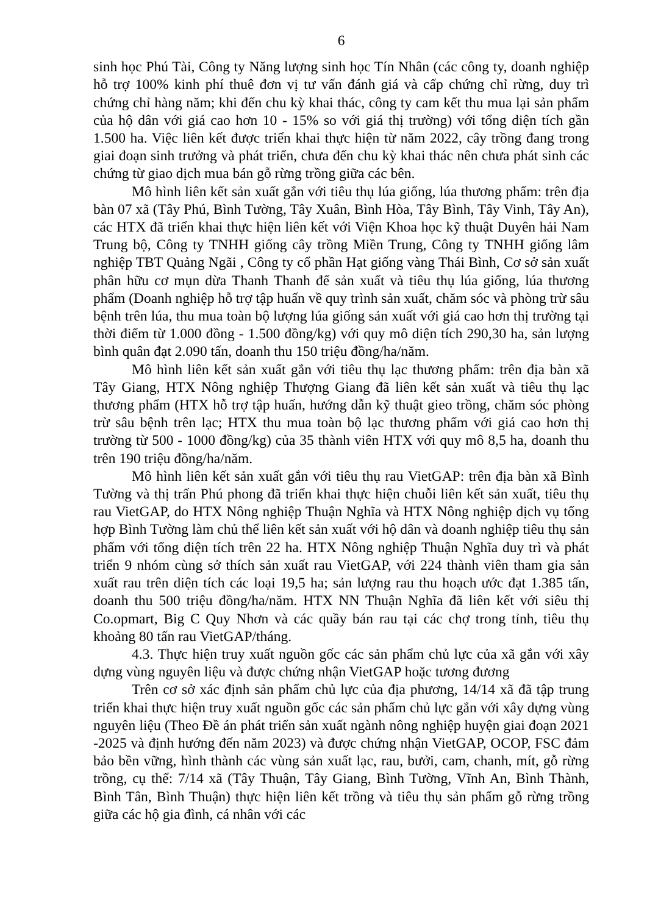6
sinh học Phú Tài, Công ty Năng lượng sinh học Tín Nhân (các công ty, doanh nghiệp hỗ trợ 100% kinh phí thuê đơn vị tư vấn đánh giá và cấp chứng chỉ rừng, duy trì chứng chỉ hàng năm; khi đến chu kỳ khai thác, công ty cam kết thu mua lại sản phẩm của hộ dân với giá cao hơn 10 - 15% so với giá thị trường) với tổng diện tích gần 1.500 ha. Việc liên kết được triển khai thực hiện từ năm 2022, cây trồng đang trong giai đoạn sinh trưởng và phát triển, chưa đến chu kỳ khai thác nên chưa phát sinh các chứng từ giao dịch mua bán gỗ rừng trồng giữa các bên.
Mô hình liên kết sản xuất gắn với tiêu thụ lúa giống, lúa thương phẩm: trên địa bàn 07 xã (Tây Phú, Bình Tường, Tây Xuân, Bình Hòa, Tây Bình, Tây Vinh, Tây An), các HTX đã triển khai thực hiện liên kết với Viện Khoa học kỹ thuật Duyên hải Nam Trung bộ, Công ty TNHH giống cây trồng Miền Trung, Công ty TNHH giống lâm nghiệp TBT Quảng Ngãi , Công ty cổ phần Hạt giống vàng Thái Bình, Cơ sở sản xuất phân hữu cơ mụn dừa Thanh Thanh để sản xuất và tiêu thụ lúa giống, lúa thương phẩm (Doanh nghiệp hỗ trợ tập huấn về quy trình sản xuất, chăm sóc và phòng trừ sâu bệnh trên lúa, thu mua toàn bộ lượng lúa giống sản xuất với giá cao hơn thị trường tại thời điểm từ 1.000 đồng - 1.500 đồng/kg) với quy mô diện tích 290,30 ha, sản lượng bình quân đạt 2.090 tấn, doanh thu 150 triệu đồng/ha/năm.
Mô hình liên kết sản xuất gắn với tiêu thụ lạc thương phẩm: trên địa bàn xã Tây Giang, HTX Nông nghiệp Thượng Giang đã liên kết sản xuất và tiêu thụ lạc thương phẩm (HTX hỗ trợ tập huấn, hướng dẫn kỹ thuật gieo trồng, chăm sóc phòng trừ sâu bệnh trên lạc; HTX thu mua toàn bộ lạc thương phẩm với giá cao hơn thị trường từ 500 - 1000 đồng/kg) của 35 thành viên HTX với quy mô 8,5 ha, doanh thu trên 190 triệu đồng/ha/năm.
Mô hình liên kết sản xuất gắn với tiêu thụ rau VietGAP: trên địa bàn xã Bình Tường và thị trấn Phú phong đã triển khai thực hiện chuỗi liên kết sản xuất, tiêu thụ rau VietGAP, do HTX Nông nghiệp Thuận Nghĩa và HTX Nông nghiệp dịch vụ tổng hợp Bình Tường làm chủ thể liên kết sản xuất với hộ dân và doanh nghiệp tiêu thụ sản phẩm với tổng diện tích trên 22 ha. HTX Nông nghiệp Thuận Nghĩa duy trì và phát triển 9 nhóm cùng sở thích sản xuất rau VietGAP, với 224 thành viên tham gia sản xuất rau trên diện tích các loại 19,5 ha; sản lượng rau thu hoạch ước đạt 1.385 tấn, doanh thu 500 triệu đồng/ha/năm. HTX NN Thuận Nghĩa đã liên kết với siêu thị Co.opmart, Big C Quy Nhơn và các quầy bán rau tại các chợ trong tỉnh, tiêu thụ khoảng 80 tấn rau VietGAP/tháng.
4.3. Thực hiện truy xuất nguồn gốc các sản phẩm chủ lực của xã gắn với xây dựng vùng nguyên liệu và được chứng nhận VietGAP hoặc tương đương
Trên cơ sở xác định sản phẩm chủ lực của địa phương, 14/14 xã đã tập trung triển khai thực hiện truy xuất nguồn gốc các sản phẩm chủ lực gắn với xây dựng vùng nguyên liệu (Theo Đề án phát triển sản xuất ngành nông nghiệp huyện giai đoạn 2021 -2025 và định hướng đến năm 2023) và được chứng nhận VietGAP, OCOP, FSC đảm bảo bền vững, hình thành các vùng sản xuất lạc, rau, bưởi, cam, chanh, mít, gỗ rừng trồng, cụ thể: 7/14 xã (Tây Thuận, Tây Giang, Bình Tường, Vĩnh An, Bình Thành, Bình Tân, Bình Thuận) thực hiện liên kết trồng và tiêu thụ sản phẩm gỗ rừng trồng giữa các hộ gia đình, cá nhân với các